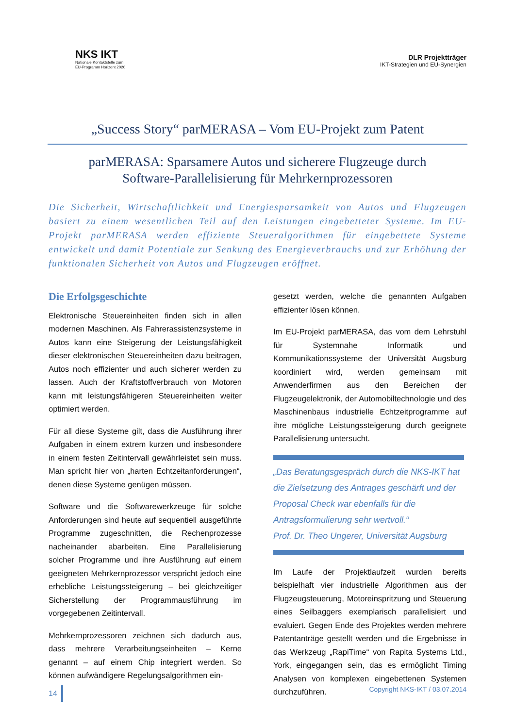NKS IKT
Nationale Kontaktstelle zum
EU-Programm Horizont 2020
DLR Projektträger
IKT-Strategien und EU-Synergien
„Success Story“ parMERASA – Vom EU-Projekt zum Patent
parMERASA: Sparsamere Autos und sicherere Flugzeuge durch
Software-Parallelisierung für Mehrkernprozessoren
Die Sicherheit, Wirtschaftlichkeit und Energiesparsamkeit von Autos und Flugzeugen basiert zu einem wesentlichen Teil auf den Leistungen eingebetteter Systeme. Im EU-Projekt parMERASA werden effiziente Steueralgorithmen für eingebettete Systeme entwickelt und damit Potentiale zur Senkung des Energieverbrauchs und zur Erhöhung der funktionalen Sicherheit von Autos und Flugzeugen eröffnet.
Die Erfolgsgeschichte
Elektronische Steuereinheiten finden sich in allen modernen Maschinen. Als Fahrerassistenzsysteme in Autos kann eine Steigerung der Leistungsfähigkeit dieser elektronischen Steuereinheiten dazu beitragen, Autos noch effizienter und auch sicherer werden zu lassen. Auch der Kraftstoffverbrauch von Motoren kann mit leistungsfähigeren Steuereinheiten weiter optimiert werden.
Für all diese Systeme gilt, dass die Ausführung ihrer Aufgaben in einem extrem kurzen und insbesondere in einem festen Zeitintervall gewährleistet sein muss. Man spricht hier von „harten Echtzeitanforderungen“, denen diese Systeme genügen müssen.
Software und die Softwarewerkzeuge für solche Anforderungen sind heute auf sequentiell ausgeführte Programme zugeschnitten, die Rechenprozesse nacheinander abarbeiten. Eine Parallelisierung solcher Programme und ihre Ausführung auf einem geeigneten Mehrkernprozessor verspricht jedoch eine erhebliche Leistungssteigerung – bei gleichzeitiger Sicherstellung der Programmausführung im vorgegebenen Zeitintervall.
Mehrkernprozessoren zeichnen sich dadurch aus, dass mehrere Verarbeitungseinheiten – Kerne genannt – auf einem Chip integriert werden. So können aufwändigere Regelungsalgorithmen ein-
gesetzt werden, welche die genannten Aufgaben effizienter lösen können.
Im EU-Projekt parMERASA, das vom dem Lehrstuhl für Systemnahe Informatik und Kommunikationssysteme der Universität Augsburg koordiniert wird, werden gemeinsam mit Anwenderfirmen aus den Bereichen der Flugzeugelektronik, der Automobiltechnologie und des Maschinenbaus industrielle Echtzeitprogramme auf ihre mögliche Leistungssteigerung durch geeignete Parallelisierung untersucht.
„Das Beratungsgespräch durch die NKS-IKT hat die Zielsetzung des Antrages geschärft und der Proposal Check war ebenfalls für die Antragsformulierung sehr wertvoll.“
Prof. Dr. Theo Ungerer, Universität Augsburg
Im Laufe der Projektlaufzeit wurden bereits beispielhaft vier industrielle Algorithmen aus der Flugzeugsteuerung, Motoreinspritzung und Steuerung eines Seilbaggers exemplarisch parallelisiert und evaluiert. Gegen Ende des Projektes werden mehrere Patentanträge gestellt werden und die Ergebnisse in das Werkzeug „RapiTime“ von Rapita Systems Ltd., York, eingegangen sein, das es ermöglicht Timing Analysen von komplexen eingebettenen Systemen durchzuführen.
14 Copyright NKS-IKT / 03.07.2014